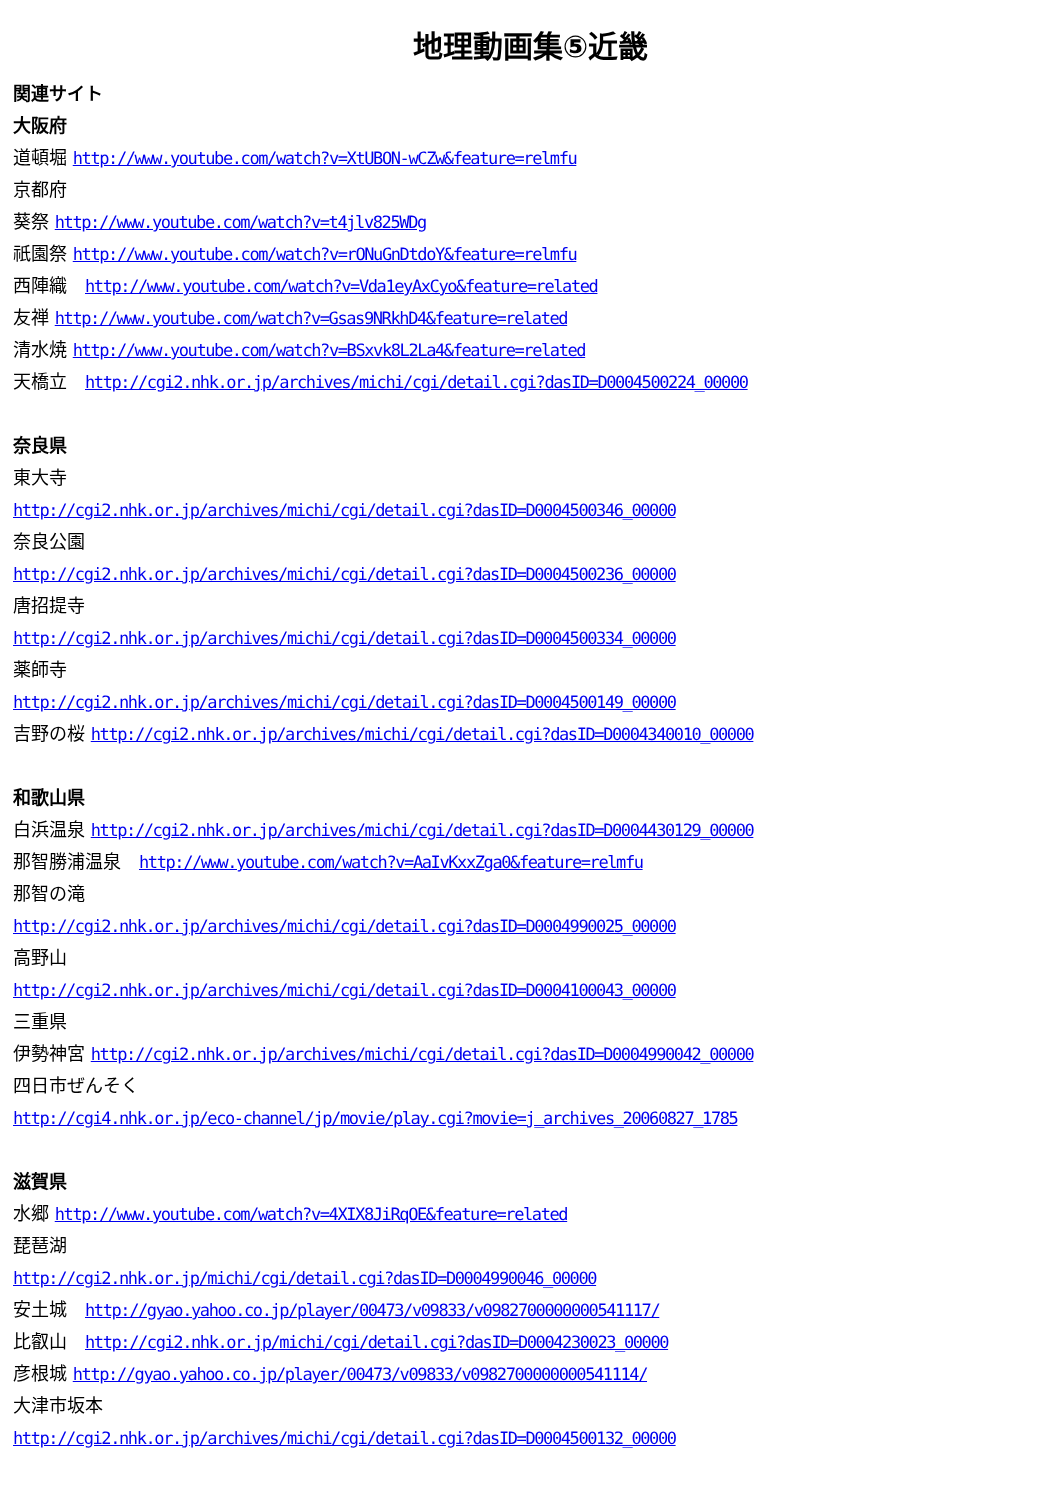地理動画集⑤近畿
関連サイト
大阪府
道頓堀 http://www.youtube.com/watch?v=XtUBON-wCZw&feature=relmfu
京都府
葵祭 http://www.youtube.com/watch?v=t4jlv825WDg
祇園祭 http://www.youtube.com/watch?v=rONuGnDtdoY&feature=relmfu
西陣織　http://www.youtube.com/watch?v=Vda1eyAxCyo&feature=related
友禅 http://www.youtube.com/watch?v=Gsas9NRkhD4&feature=related
清水焼 http://www.youtube.com/watch?v=BSxvk8L2La4&feature=related
天橋立　http://cgi2.nhk.or.jp/archives/michi/cgi/detail.cgi?dasID=D0004500224_00000
奈良県
東大寺
http://cgi2.nhk.or.jp/archives/michi/cgi/detail.cgi?dasID=D0004500346_00000
奈良公園
http://cgi2.nhk.or.jp/archives/michi/cgi/detail.cgi?dasID=D0004500236_00000
唐招提寺
http://cgi2.nhk.or.jp/archives/michi/cgi/detail.cgi?dasID=D0004500334_00000
薬師寺
http://cgi2.nhk.or.jp/archives/michi/cgi/detail.cgi?dasID=D0004500149_00000
吉野の桜 http://cgi2.nhk.or.jp/archives/michi/cgi/detail.cgi?dasID=D0004340010_00000
和歌山県
白浜温泉 http://cgi2.nhk.or.jp/archives/michi/cgi/detail.cgi?dasID=D0004430129_00000
那智勝浦温泉　http://www.youtube.com/watch?v=AaIvKxxZga0&feature=relmfu
那智の滝
http://cgi2.nhk.or.jp/archives/michi/cgi/detail.cgi?dasID=D0004990025_00000
高野山
http://cgi2.nhk.or.jp/archives/michi/cgi/detail.cgi?dasID=D0004100043_00000
三重県
伊勢神宮 http://cgi2.nhk.or.jp/archives/michi/cgi/detail.cgi?dasID=D0004990042_00000
四日市ぜんそく
http://cgi4.nhk.or.jp/eco-channel/jp/movie/play.cgi?movie=j_archives_20060827_1785
滋賀県
水郷 http://www.youtube.com/watch?v=4XIX8JiRqOE&feature=related
琵琶湖
http://cgi2.nhk.or.jp/michi/cgi/detail.cgi?dasID=D0004990046_00000
安土城　http://gyao.yahoo.co.jp/player/00473/v09833/v0982700000000541117/
比叡山　http://cgi2.nhk.or.jp/michi/cgi/detail.cgi?dasID=D0004230023_00000
彦根城 http://gyao.yahoo.co.jp/player/00473/v09833/v0982700000000541114/
大津市坂本
http://cgi2.nhk.or.jp/archives/michi/cgi/detail.cgi?dasID=D0004500132_00000